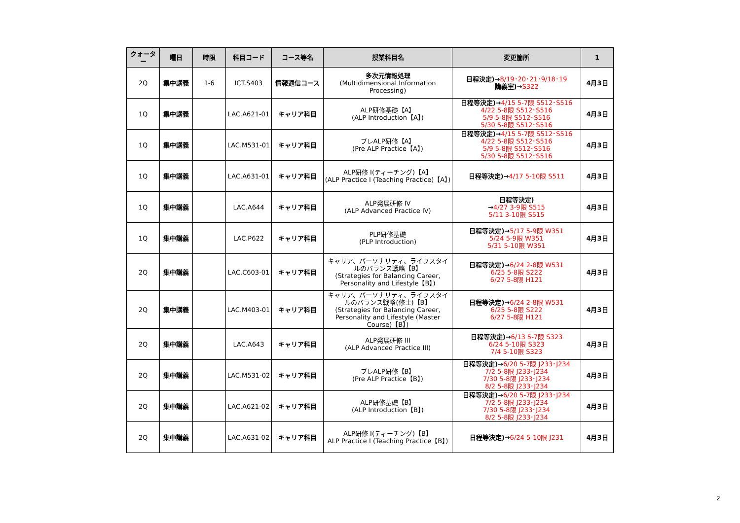| クォーター | 曜日 | 時限 | 科目コード | コース等名 | 授業科目名 | 変更箇所 | 1 |
| --- | --- | --- | --- | --- | --- | --- | --- |
| 2Q | 集中講義 | 1-6 | ICT.S403 | 情報通信コース | 多次元情報処理 (Multidimensional Information Processing) | 日程決定)→ 8/19･20･21･9/18･19 講義室)→ S322 | 4月3日 |
| 1Q | 集中講義 | | LAC.A621-01 | キャリア科目 | ALP研修基礎【A】 (ALP Introduction【A】) | 日程等決定)→ 4/15 5-7限 S512･S516 4/22 5-8限 S512･S516 5/9 5-8限 S512･S516 5/30 5-8限 S512･S516 | 4月3日 |
| 1Q | 集中講義 | | LAC.M531-01 | キャリア科目 | プレALP研修【A】 (Pre ALP Practice【A】) | 日程等決定)→ 4/15 5-7限 S512･S516 4/22 5-8限 S512･S516 5/9 5-8限 S512･S516 5/30 5-8限 S512･S516 | 4月3日 |
| 1Q | 集中講義 | | LAC.A631-01 | キャリア科目 | ALP研修 I(ティーチング)【A】 (ALP Practice I (Teaching Practice)【A】) | 日程等決定)→ 4/17 5-10限 S511 | 4月3日 |
| 1Q | 集中講義 | | LAC.A644 | キャリア科目 | ALP発展研修 IV (ALP Advanced Practice IV) | 日程等決定) → 4/27 3-9限 S515 5/11 3-10限 S515 | 4月3日 |
| 1Q | 集中講義 | | LAC.P622 | キャリア科目 | PLP研修基礎 (PLP Introduction) | 日程等決定)→ 5/17 5-9限 W351 5/24 5-9限 W351 5/31 5-10限 W351 | 4月3日 |
| 2Q | 集中講義 | | LAC.C603-01 | キャリア科目 | キャリア、パーソナリティ、ライフスタイルのバランス戦略【B】 (Strategies for Balancing Career, Personality and Lifestyle【B】) | 日程等決定)→ 6/24 2-8限 W531 6/25 5-8限 S222 6/27 5-8限 H121 | 4月3日 |
| 2Q | 集中講義 | | LAC.M403-01 | キャリア科目 | キャリア、パーソナリティ、ライフスタイルのバランス戦略(修士)【B】 (Strategies for Balancing Career, Personality and Lifestyle (Master Course)【B】) | 日程等決定)→ 6/24 2-8限 W531 6/25 5-8限 S222 6/27 5-8限 H121 | 4月3日 |
| 2Q | 集中講義 | | LAC.A643 | キャリア科目 | ALP発展研修 III (ALP Advanced Practice III) | 日程等決定)→ 6/13 5-7限 S323 6/24 5-10限 S323 7/4 5-10限 S323 | 4月3日 |
| 2Q | 集中講義 | | LAC.M531-02 | キャリア科目 | プレALP研修【B】 (Pre ALP Practice【B】) | 日程等決定)→ 6/20 5-7限 J233･J234 7/2 5-8限 J233･J234 7/30 5-8限 J233･J234 8/2 5-8限 J233･J234 | 4月3日 |
| 2Q | 集中講義 | | LAC.A621-02 | キャリア科目 | ALP研修基礎【B】 (ALP Introduction【B】) | 日程等決定)→ 6/20 5-7限 J233･J234 7/2 5-8限 J233･J234 7/30 5-8限 J233･J234 8/2 5-8限 J233･J234 | 4月3日 |
| 2Q | 集中講義 | | LAC.A631-02 | キャリア科目 | ALP研修 I(ティーチング)【B】 ALP Practice I (Teaching Practice【B】) | 日程等決定)→ 6/24 5-10限 J231 | 4月3日 |
2